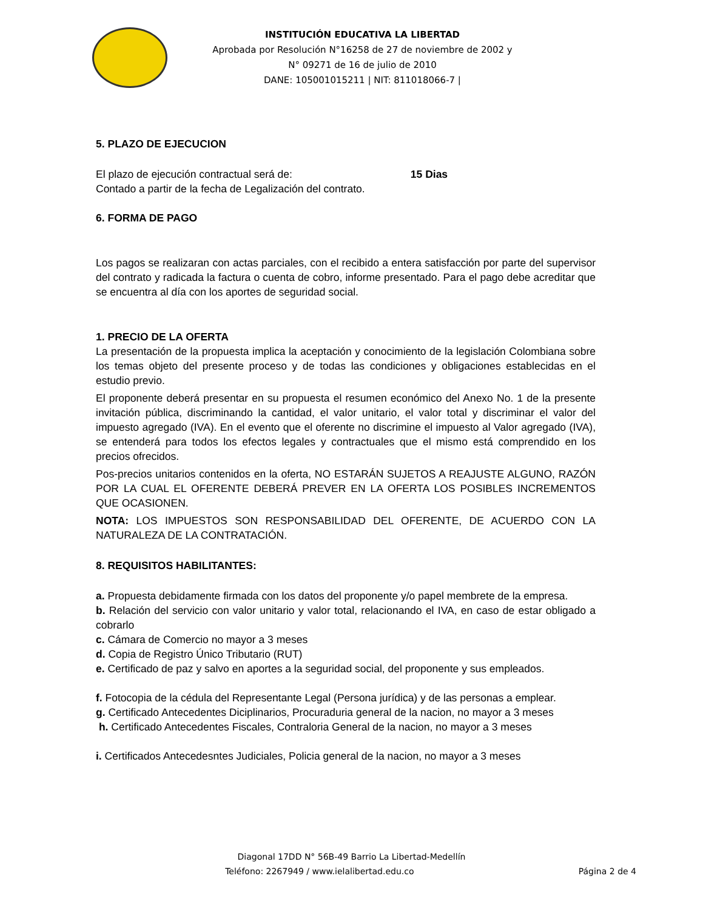INSTITUCIÓN EDUCATIVA LA LIBERTAD
Aprobada por Resolución N°16258 de 27 de noviembre de 2002 y
N° 09271 de 16 de julio de 2010
DANE: 105001015211 | NIT: 811018066-7 |
5. PLAZO DE EJECUCION
El plazo de ejecución contractual será de: 15 Dias
Contado a partir de la fecha de Legalización del contrato.
6. FORMA DE PAGO
Los pagos se realizaran con actas parciales, con el recibido a entera satisfacción por parte del supervisor del contrato y radicada la factura o cuenta de cobro, informe presentado. Para el pago debe acreditar que se encuentra al día con los aportes de seguridad social.
1. PRECIO DE LA OFERTA
La presentación de la propuesta implica la aceptación y conocimiento de la legislación Colombiana sobre los temas objeto del presente proceso y de todas las condiciones y obligaciones establecidas en el estudio previo.
El proponente deberá presentar en su propuesta el resumen económico del Anexo No. 1 de la presente invitación pública, discriminando la cantidad, el valor unitario, el valor total y discriminar el valor del impuesto agregado (IVA). En el evento que el oferente no discrimine el impuesto al Valor agregado (IVA), se entenderá para todos los efectos legales y contractuales que el mismo está comprendido en los precios ofrecidos.
Pos-precios unitarios contenidos en la oferta, NO ESTARÁN SUJETOS A REAJUSTE ALGUNO, RAZÓN POR LA CUAL EL OFERENTE DEBERÁ PREVER EN LA OFERTA LOS POSIBLES INCREMENTOS QUE OCASIONEN.
NOTA: LOS IMPUESTOS SON RESPONSABILIDAD DEL OFERENTE, DE ACUERDO CON LA NATURALEZA DE LA CONTRATACIÓN.
8. REQUISITOS HABILITANTES:
a. Propuesta debidamente firmada con los datos del proponente y/o papel membrete de la empresa.
b. Relación del servicio con valor unitario y valor total, relacionando el IVA, en caso de estar obligado a cobrarlo
c. Cámara de Comercio no mayor a 3 meses
d. Copia de Registro Único Tributario (RUT)
e. Certificado de paz y salvo en aportes a la seguridad social, del proponente y sus empleados.
f. Fotocopia de la cédula del Representante Legal (Persona jurídica) y de las personas a emplear.
g. Certificado Antecedentes Diciplinarios, Procuraduria general de la nacion, no mayor a 3 meses
h. Certificado Antecedentes Fiscales, Contraloria General de la nacion, no mayor a 3 meses
i. Certificados Antecedesntes Judiciales, Policia general de la nacion, no mayor a 3 meses
Diagonal 17DD N° 56B-49 Barrio La Libertad-Medellín
Teléfono: 2267949 / www.ielalibertad.edu.co Página 2 de 4